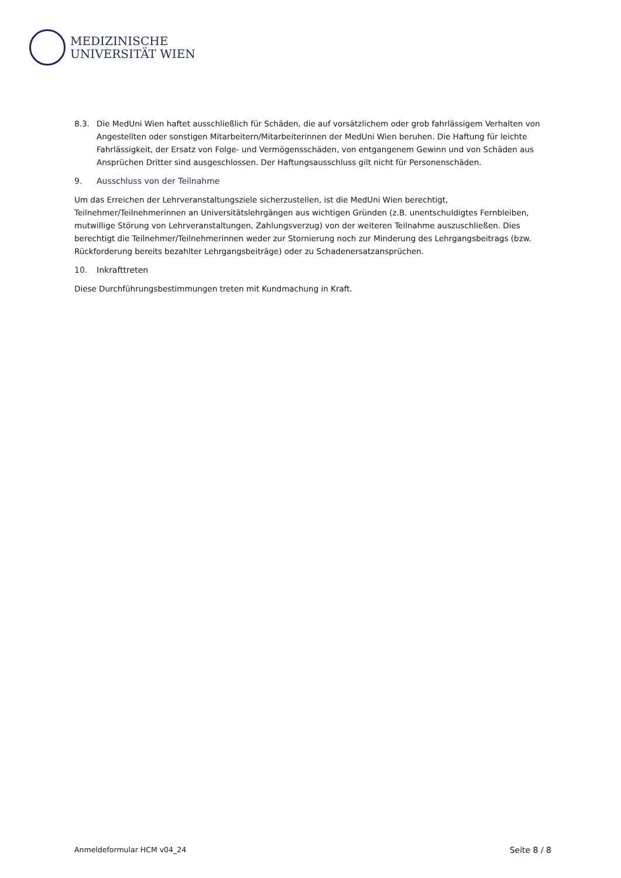MEDIZINISCHE
UNIVERSITÄT WIEN
8.3. Die MedUni Wien haftet ausschließlich für Schäden, die auf vorsätzlichem oder grob fahrlässigem Verhalten von Angestellten oder sonstigen Mitarbeitern/Mitarbeiterinnen der MedUni Wien beruhen. Die Haftung für leichte Fahrlässigkeit, der Ersatz von Folge- und Vermögensschäden, von entgangenem Gewinn und von Schäden aus Ansprüchen Dritter sind ausgeschlossen. Der Haftungsausschluss gilt nicht für Personenschäden.
9. Ausschluss von der Teilnahme
Um das Erreichen der Lehrveranstaltungsziele sicherzustellen, ist die MedUni Wien berechtigt, Teilnehmer/Teilnehmerinnen an Universitätslehrgängen aus wichtigen Gründen (z.B. unentschuldigtes Fernbleiben, mutwillige Störung von Lehrveranstaltungen, Zahlungsverzug) von der weiteren Teilnahme auszuschließen. Dies berechtigt die Teilnehmer/Teilnehmerinnen weder zur Stornierung noch zur Minderung des Lehrgangsbeitrags (bzw. Rückforderung bereits bezahlter Lehrgangsbeiträge) oder zu Schadenersatzansprüchen.
10. Inkrafttreten
Diese Durchführungsbestimmungen treten mit Kundmachung in Kraft.
Anmeldeformular HCM v04_24 Seite 8 / 8